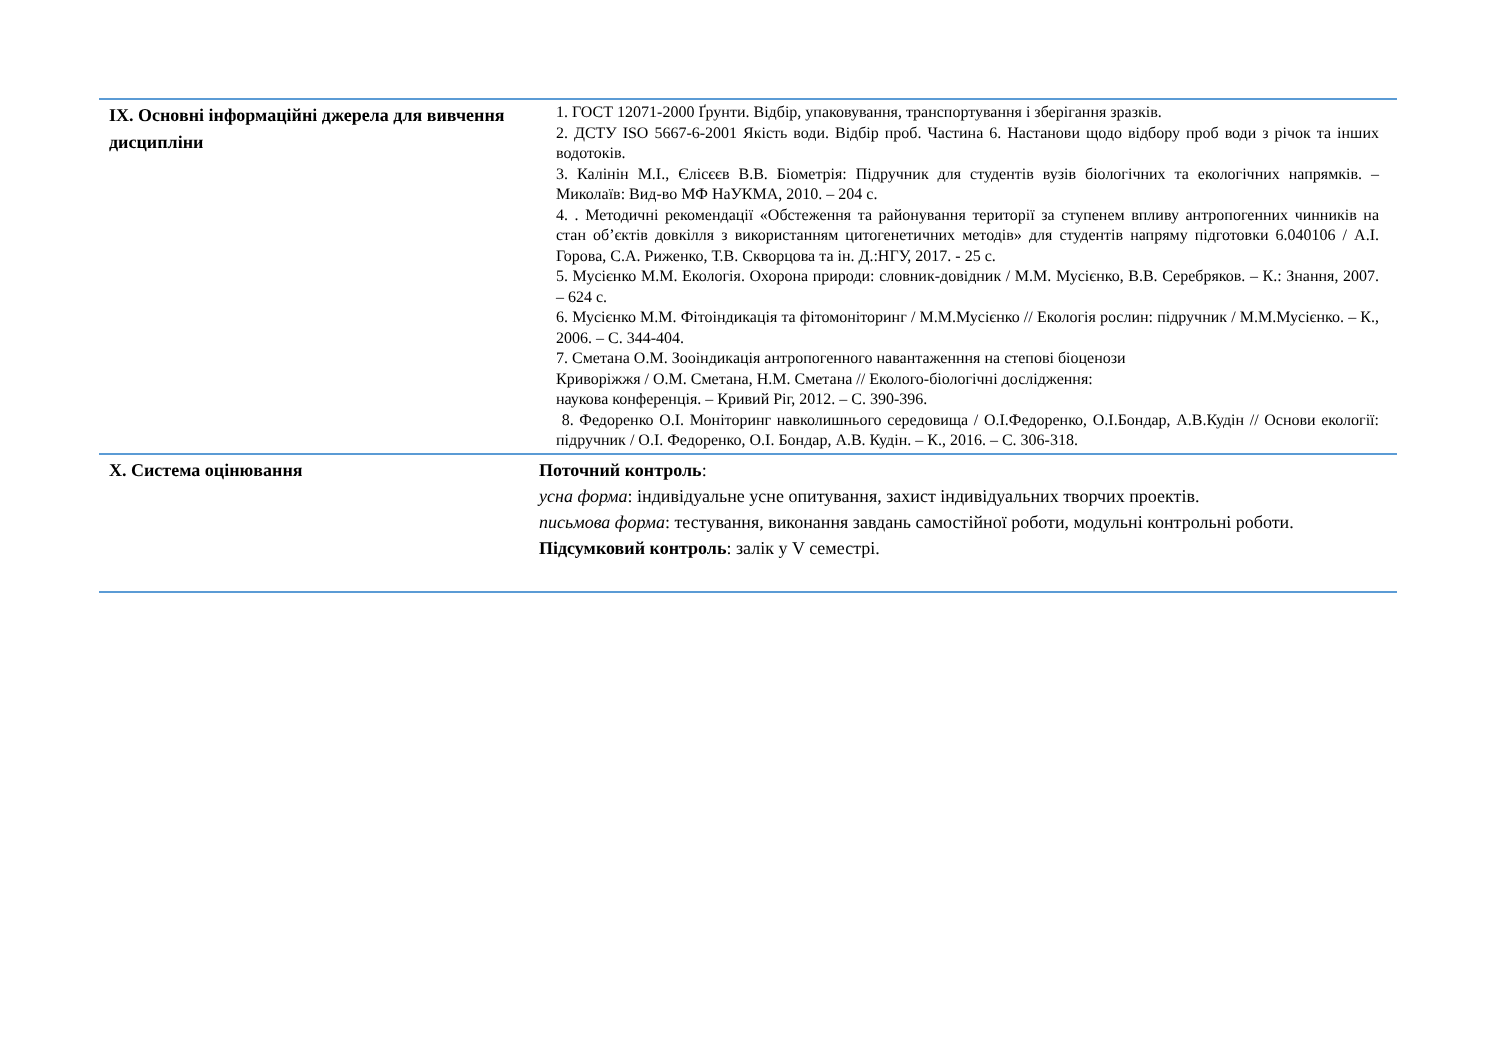| ІХ. Основні інформаційні джерела для вивчення дисципліни | 1. ГОСТ 12071-2000 Ґрунти. Відбір, упаковування, транспортування і зберігання зразків. 2. ДСТУ ISO 5667-6-2001 Якість води. Відбір проб. Частина 6. Настанови щодо відбору проб води з річок та інших водотоків. 3. Калінін М.І., Єлісєєв В.В. Біометрія: Підручник для студентів вузів біологічних та екологічних напрямків. – Миколаїв: Вид-во МФ НаУКМА, 2010. – 204 с. 4. . Методичні рекомендації «Обстеження та районування території за ступенем впливу антропогенних чинників на стан об’єктів довкілля з використанням цитогенетичних методів» для студентів напряму підготовки 6.040106 / А.І. Горова, С.А. Риженко, Т.В. Скворцова та ін. Д.:НГУ, 2017. - 25 с. 5. Мусієнко М.М. Екологія. Охорона природи: словник-довідник / М.М. Мусієнко, В.В. Серебряков. – К.: Знання, 2007. – 624 с. 6. Мусієнко М.М. Фітоіндикація та фітомоніторинг / М.М.Мусієнко // Екологія рослин: підручник / М.М.Мусієнко. – К., 2006. – С. 344-404. 7. Сметана О.М. Зооіндикація антропогенного навантаженння на степові біоценози Криворіжжя / О.М. Сметана, Н.М. Сметана // Еколого-біологічні дослідження: наукова конференція. – Кривий Ріг, 2012. – С. 390-396. 8. Федоренко О.І. Моніторинг навколишнього середовища / О.І.Федоренко, О.І.Бондар, А.В.Кудін // Основи екології: підручник / О.І. Федоренко, О.І. Бондар, А.В. Кудін. – К., 2016. – С. 306-318. |
| Х. Система оцінювання | Поточний контроль : усна форма : індивідуальне усне опитування, захист індивідуальних творчих проектів. письмова форма : тестування, виконання завдань самостійної роботи, модульні контрольні роботи. Підсумковий контроль : залік у V семестрі. |